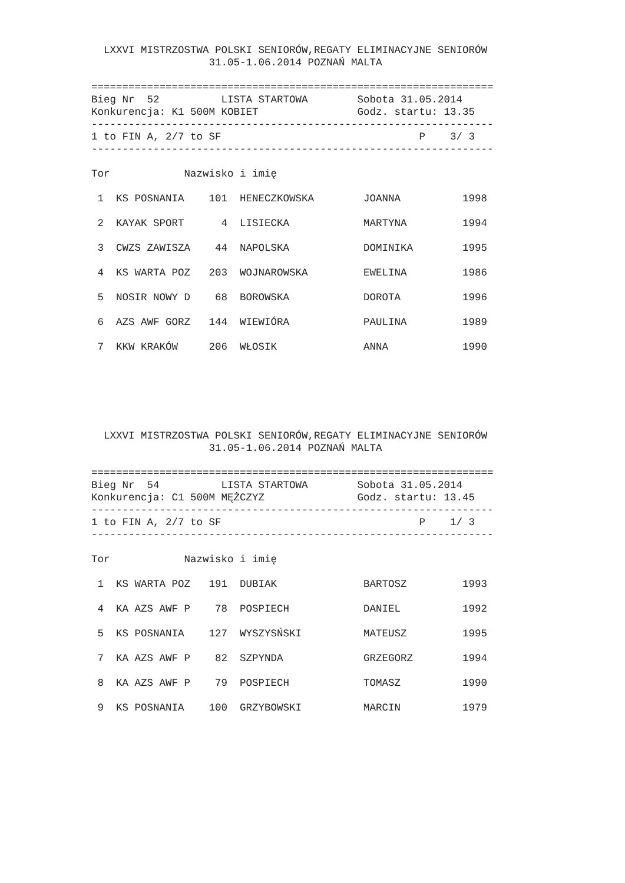LXXVI MISTRZOSTWA POLSKI SENIORÓW,REGATY ELIMINACYJNE SENIORÓW
                   31.05-1.06.2014 POZNAŃ MALTA

=================================================================
Bieg Nr  52          LISTA STARTOWA        Sobota 31.05.2014
Konkurencja: K1 500M KOBIET                Godz. startu: 13.35
-----------------------------------------------------------------
1 to FIN A, 2/7 to SF                                P    3/ 3
-----------------------------------------------------------------

Tor            Nazwisko i imię
| 1 KS POSNANIA 101 HENECZKOWSKA JOANNA 1998 |
| 2 KAYAK SPORT 4 LISIECKA MARTYNA 1994 |
| 3 CWZS ZAWISZA 44 NAPOLSKA DOMINIKA 1995 |
| 4 KS WARTA POZ 203 WOJNAROWSKA EWELINA 1986 |
| 5 NOSIR NOWY D 68 BOROWSKA DOROTA 1996 |
| 6 AZS AWF GORZ 144 WIEWIÓRA PAULINA 1989 |
| 7 KKW KRAKÓW 206 WŁOSIK ANNA 1990 |
  LXXVI MISTRZOSTWA POLSKI SENIORÓW,REGATY ELIMINACYJNE SENIORÓW
                   31.05-1.06.2014 POZNAŃ MALTA

=================================================================
Bieg Nr  54          LISTA STARTOWA        Sobota 31.05.2014
Konkurencja: C1 500M MĘŻCZYZ               Godz. startu: 13.45
-----------------------------------------------------------------
1 to FIN A, 2/7 to SF                                P    1/ 3
-----------------------------------------------------------------

Tor            Nazwisko i imię
| 1 KS WARTA POZ 191 DUBIAK BARTOSZ 1993 |
| 4 KA AZS AWF P 78 POSPIECH DANIEL 1992 |
| 5 KS POSNANIA 127 WYSZYSŃSKI MATEUSZ 1995 |
| 7 KA AZS AWF P 82 SZPYNDA GRZEGORZ 1994 |
| 8 KA AZS AWF P 79 POSPIECH TOMASZ 1990 |
| 9 KS POSNANIA 100 GRZYBOWSKI MARCIN 1979 |